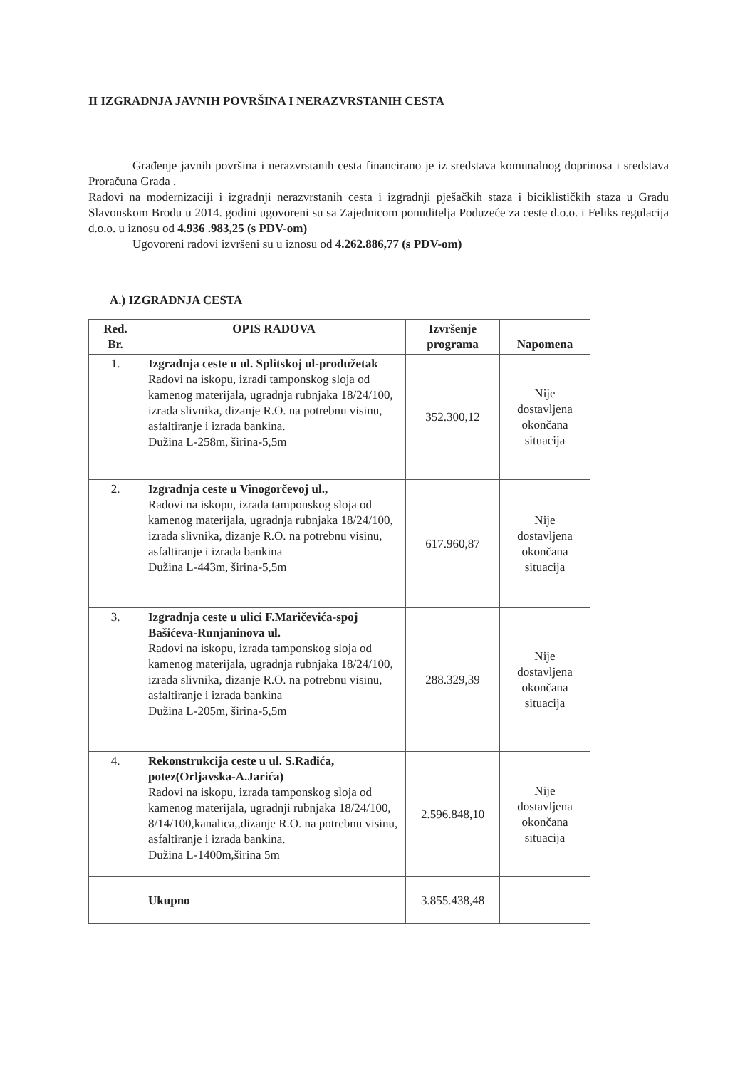II IZGRADNJA JAVNIH POVRŠINA I NERAZVRSTANIH CESTA
Građenje javnih površina i nerazvrstanih cesta financirano je iz sredstava komunalnog doprinosa i sredstava Proračuna Grada .
Radovi na modernizaciji i izgradnji nerazvrstanih cesta i izgradnji pješačkih staza i biciklističkih staza u Gradu Slavonskom Brodu u 2014. godini ugovoreni su sa Zajednicom ponuditelja Poduzeće za ceste d.o.o. i Feliks regulacija d.o.o. u iznosu od 4.936 .983,25 (s PDV-om)
Ugovoreni radovi izvršeni su u iznosu od 4.262.886,77 (s PDV-om)
A.) IZGRADNJA CESTA
| Red. Br. | OPIS RADOVA | Izvršenje programa | Napomena |
| --- | --- | --- | --- |
| 1. | Izgradnja ceste u ul. Splitskoj ul-produžetak Radovi na iskopu, izradi tamponskog sloja od kamenog materijala, ugradnja rubnjaka 18/24/100, izrada slivnika, dizanje R.O. na potrebnu visinu, asfaltiranje i izrada bankina. Dužina L-258m, širina-5,5m | 352.300,12 | Nije dostavljena okončana situacija |
| 2. | Izgradnja ceste u Vinogorčevoj ul., Radovi na iskopu, izrada tamponskog sloja od kamenog materijala, ugradnja rubnjaka 18/24/100, izrada slivnika, dizanje R.O. na potrebnu visinu, asfaltiranje i izrada bankina Dužina L-443m, širina-5,5m | 617.960,87 | Nije dostavljena okončana situacija |
| 3. | Izgradnja ceste u ulici F.Maričevića-spoj Bašićeva-Runjaninova ul. Radovi na iskopu, izrada tamponskog sloja od kamenog materijala, ugradnja rubnjaka 18/24/100, izrada slivnika, dizanje R.O. na potrebnu visinu, asfaltiranje i izrada bankina Dužina L-205m, širina-5,5m | 288.329,39 | Nije dostavljena okončana situacija |
| 4. | Rekonstrukcija ceste u ul. S.Radića, potez(Orljavska-A.Jarića) Radovi na iskopu, izrada tamponskog sloja od kamenog materijala, ugradnji rubnjaka 18/24/100, 8/14/100,kanalica,,dizanje R.O. na potrebnu visinu, asfaltiranje i izrada bankina. Dužina L-1400m,širina 5m | 2.596.848,10 | Nije dostavljena okončana situacija |
| | Ukupno | 3.855.438,48 | |